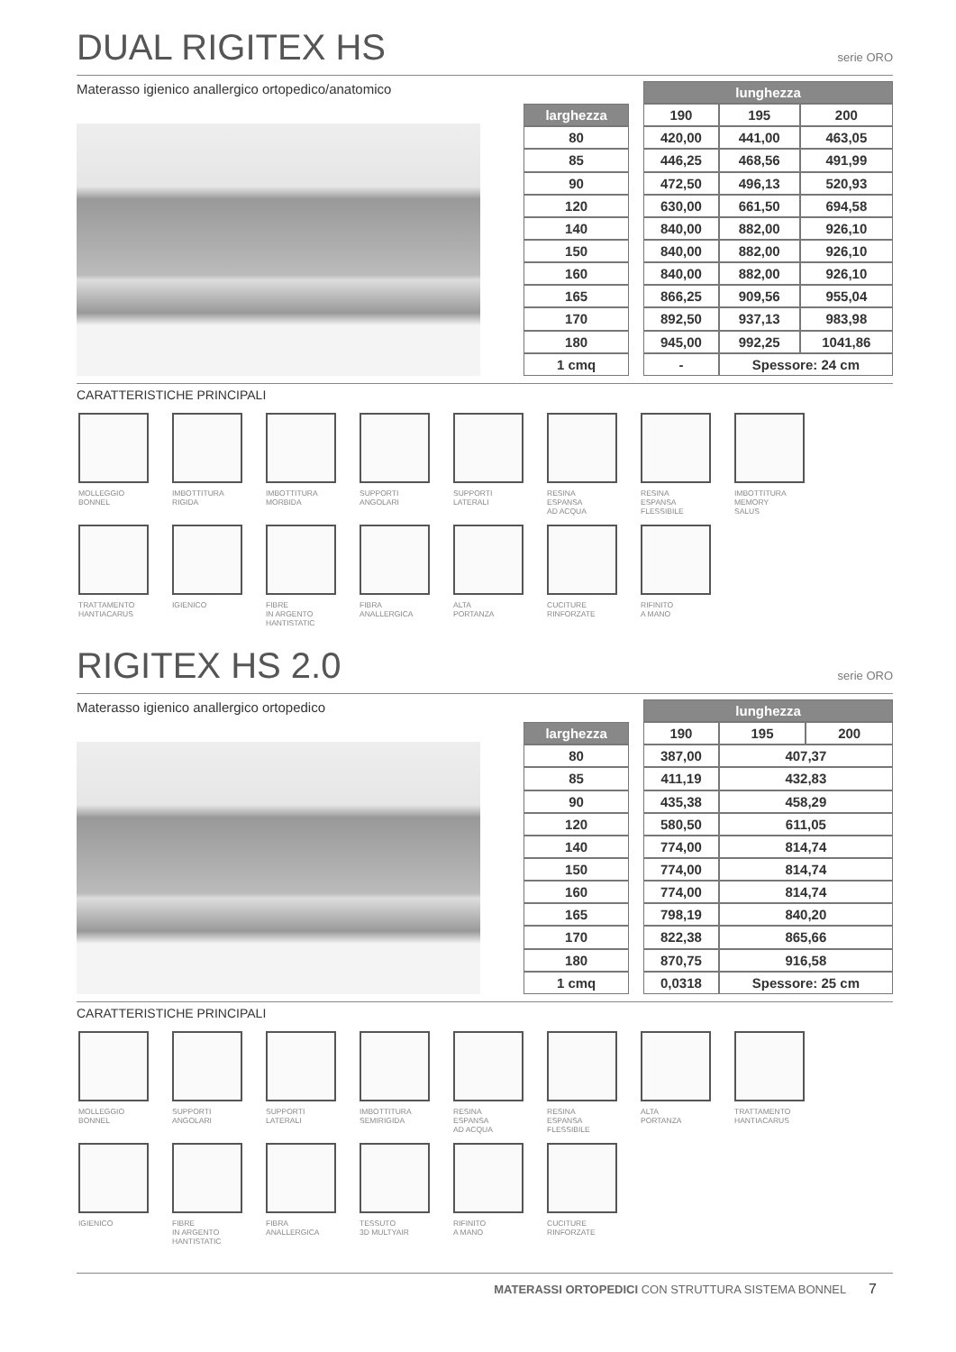DUAL RIGITEX HS serie ORO
Materasso igienico anallergico ortopedico/anatomico
| | | lunghezza | | |
| larghezza | | 190 | 195 | 200 |
| 80 | | 420,00 | 441,00 | 463,05 |
| 85 | | 446,25 | 468,56 | 491,99 |
| 90 | | 472,50 | 496,13 | 520,93 |
| 120 | | 630,00 | 661,50 | 694,58 |
| 140 | | 840,00 | 882,00 | 926,10 |
| 150 | | 840,00 | 882,00 | 926,10 |
| 160 | | 840,00 | 882,00 | 926,10 |
| 165 | | 866,25 | 909,56 | 955,04 |
| 170 | | 892,50 | 937,13 | 983,98 |
| 180 | | 945,00 | 992,25 | 1041,86 |
| 1 cmq | | - | Spessore: 24 cm | |
CARATTERISTICHE PRINCIPALI
MOLLEGGIO
BONNEL
IMBOTTITURA
RIGIDA
IMBOTTITURA
MORBIDA
SUPPORTI
ANGOLARI
SUPPORTI
LATERALI
RESINA
ESPANSA
AD ACQUA
RESINA
ESPANSA
FLESSIBILE
IMBOTTITURA
MEMORY
SALUS
TRATTAMENTO
HANTIACARUS
IGIENICO
FIBRE
IN ARGENTO
HANTISTATIC
FIBRA
ANALLERGICA
ALTA
PORTANZA
CUCITURE
RINFORZATE
RIFINITO
A MANO
RIGITEX HS 2.0 serie ORO
Materasso igienico anallergico ortopedico
| | | lunghezza | | |
| larghezza | | 190 | 195 | 200 |
| 80 | | 387,00 | 407,37 | |
| 85 | | 411,19 | 432,83 | |
| 90 | | 435,38 | 458,29 | |
| 120 | | 580,50 | 611,05 | |
| 140 | | 774,00 | 814,74 | |
| 150 | | 774,00 | 814,74 | |
| 160 | | 774,00 | 814,74 | |
| 165 | | 798,19 | 840,20 | |
| 170 | | 822,38 | 865,66 | |
| 180 | | 870,75 | 916,58 | |
| 1 cmq | | 0,0318 | Spessore: 25 cm | |
CARATTERISTICHE PRINCIPALI
MOLLEGGIO
BONNEL
SUPPORTI
ANGOLARI
SUPPORTI
LATERALI
IMBOTTITURA
SEMIRIGIDA
RESINA
ESPANSA
AD ACQUA
RESINA
ESPANSA
FLESSIBILE
ALTA
PORTANZA
TRATTAMENTO
HANTIACARUS
IGIENICO
FIBRE
IN ARGENTO
HANTISTATIC
FIBRA
ANALLERGICA
TESSUTO
3D MULTYAIR
RIFINITO
A MANO
CUCITURE
RINFORZATE
MATERASSI ORTOPEDICI CON STRUTTURA SISTEMA BONNEL 7